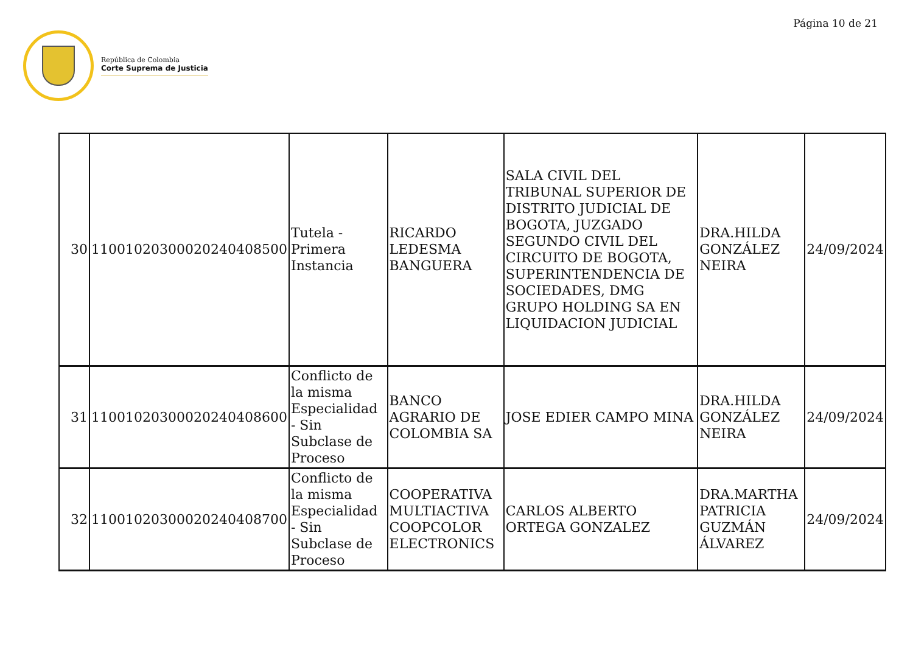Página 10 de 21
República de Colombia
Corte Suprema de Justicia
| 30 | 11001020300020240408500 | Tutela - Primera Instancia | RICARDO LEDESMA BANGUERA | SALA CIVIL DEL TRIBUNAL SUPERIOR DE DISTRITO JUDICIAL DE BOGOTA, JUZGADO SEGUNDO CIVIL DEL CIRCUITO DE BOGOTA, SUPERINTENDENCIA DE SOCIEDADES, DMG GRUPO HOLDING SA EN LIQUIDACION JUDICIAL | DRA.HILDA GONZÁLEZ NEIRA | 24/09/2024 |
| 31 | 11001020300020240408600 | Conflicto de la misma Especialidad - Sin Subclase de Proceso | BANCO AGRARIO DE COLOMBIA SA | JOSE EDIER CAMPO MINA | DRA.HILDA GONZÁLEZ NEIRA | 24/09/2024 |
| 32 | 11001020300020240408700 | Conflicto de la misma Especialidad - Sin Subclase de Proceso | COOPERATIVA MULTIACTIVA COOPCOLOR ELECTRONICS | CARLOS ALBERTO ORTEGA GONZALEZ | DRA.MARTHA PATRICIA GUZMÁN ÁLVAREZ | 24/09/2024 |